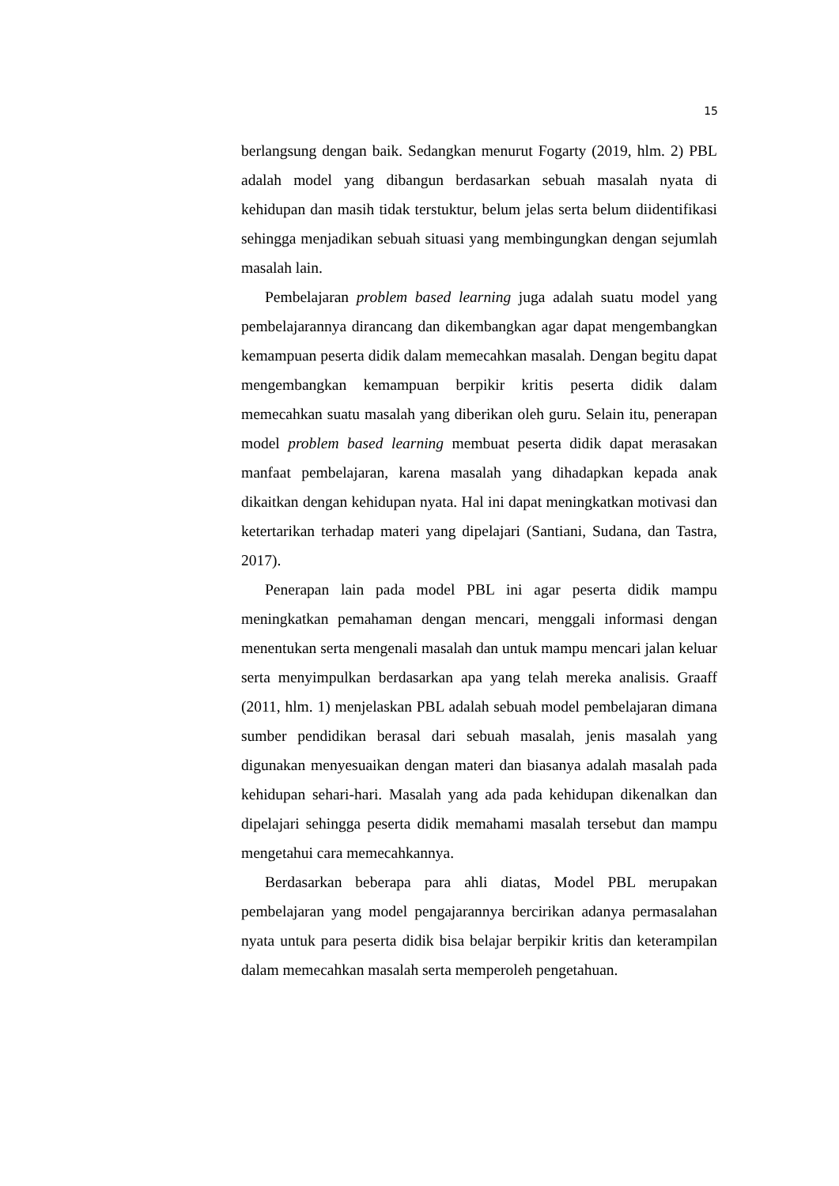15
berlangsung dengan baik. Sedangkan menurut Fogarty (2019, hlm. 2) PBL adalah model yang dibangun berdasarkan sebuah masalah nyata di kehidupan dan masih tidak terstuktur, belum jelas serta belum diidentifikasi sehingga menjadikan sebuah situasi yang membingungkan dengan sejumlah masalah lain.
Pembelajaran problem based learning juga adalah suatu model yang pembelajarannya dirancang dan dikembangkan agar dapat mengembangkan kemampuan peserta didik dalam memecahkan masalah. Dengan begitu dapat mengembangkan kemampuan berpikir kritis peserta didik dalam memecahkan suatu masalah yang diberikan oleh guru. Selain itu, penerapan model problem based learning membuat peserta didik dapat merasakan manfaat pembelajaran, karena masalah yang dihadapkan kepada anak dikaitkan dengan kehidupan nyata. Hal ini dapat meningkatkan motivasi dan ketertarikan terhadap materi yang dipelajari (Santiani, Sudana, dan Tastra, 2017).
Penerapan lain pada model PBL ini agar peserta didik mampu meningkatkan pemahaman dengan mencari, menggali informasi dengan menentukan serta mengenali masalah dan untuk mampu mencari jalan keluar serta menyimpulkan berdasarkan apa yang telah mereka analisis. Graaff (2011, hlm. 1) menjelaskan PBL adalah sebuah model pembelajaran dimana sumber pendidikan berasal dari sebuah masalah, jenis masalah yang digunakan menyesuaikan dengan materi dan biasanya adalah masalah pada kehidupan sehari-hari. Masalah yang ada pada kehidupan dikenalkan dan dipelajari sehingga peserta didik memahami masalah tersebut dan mampu mengetahui cara memecahkannya.
Berdasarkan beberapa para ahli diatas, Model PBL merupakan pembelajaran yang model pengajarannya bercirikan adanya permasalahan nyata untuk para peserta didik bisa belajar berpikir kritis dan keterampilan dalam memecahkan masalah serta memperoleh pengetahuan.